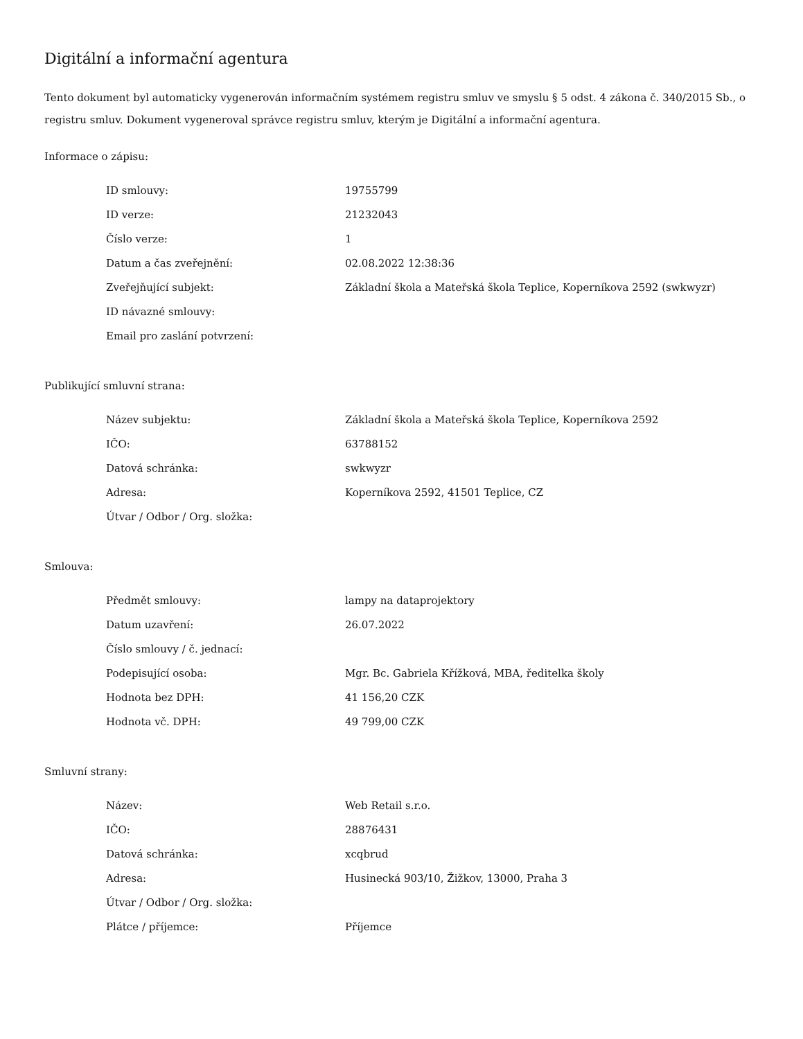Digitální a informační agentura
Tento dokument byl automaticky vygenerován informačním systémem registru smluv ve smyslu § 5 odst. 4 zákona č. 340/2015 Sb., o registru smluv. Dokument vygeneroval správce registru smluv, kterým je Digitální a informační agentura.
Informace o zápisu:
| ID smlouvy: | 19755799 |
| ID verze: | 21232043 |
| Číslo verze: | 1 |
| Datum a čas zveřejnění: | 02.08.2022 12:38:36 |
| Zveřejňující subjekt: | Základní škola a Mateřská škola Teplice, Koperníkova 2592 (swkwyzr) |
| ID návazné smlouvy: | |
| Email pro zaslání potvrzení: | |
Publikující smluvní strana:
| Název subjektu: | Základní škola a Mateřská škola Teplice, Koperníkova 2592 |
| IČO: | 63788152 |
| Datová schránka: | swkwyzr |
| Adresa: | Koperníkova 2592, 41501 Teplice, CZ |
| Útvar / Odbor / Org. složka: | |
Smlouva:
| Předmět smlouvy: | lampy na dataprojektory |
| Datum uzavření: | 26.07.2022 |
| Číslo smlouvy / č. jednací: | |
| Podepisující osoba: | Mgr. Bc. Gabriela Křížková, MBA, ředitelka školy |
| Hodnota bez DPH: | 41 156,20 CZK |
| Hodnota vč. DPH: | 49 799,00 CZK |
Smluvní strany:
| Název: | Web Retail s.r.o. |
| IČO: | 28876431 |
| Datová schránka: | xcqbrud |
| Adresa: | Husinecká 903/10, Žižkov, 13000, Praha 3 |
| Útvar / Odbor / Org. složka: | |
| Plátce / příjemce: | Příjemce |